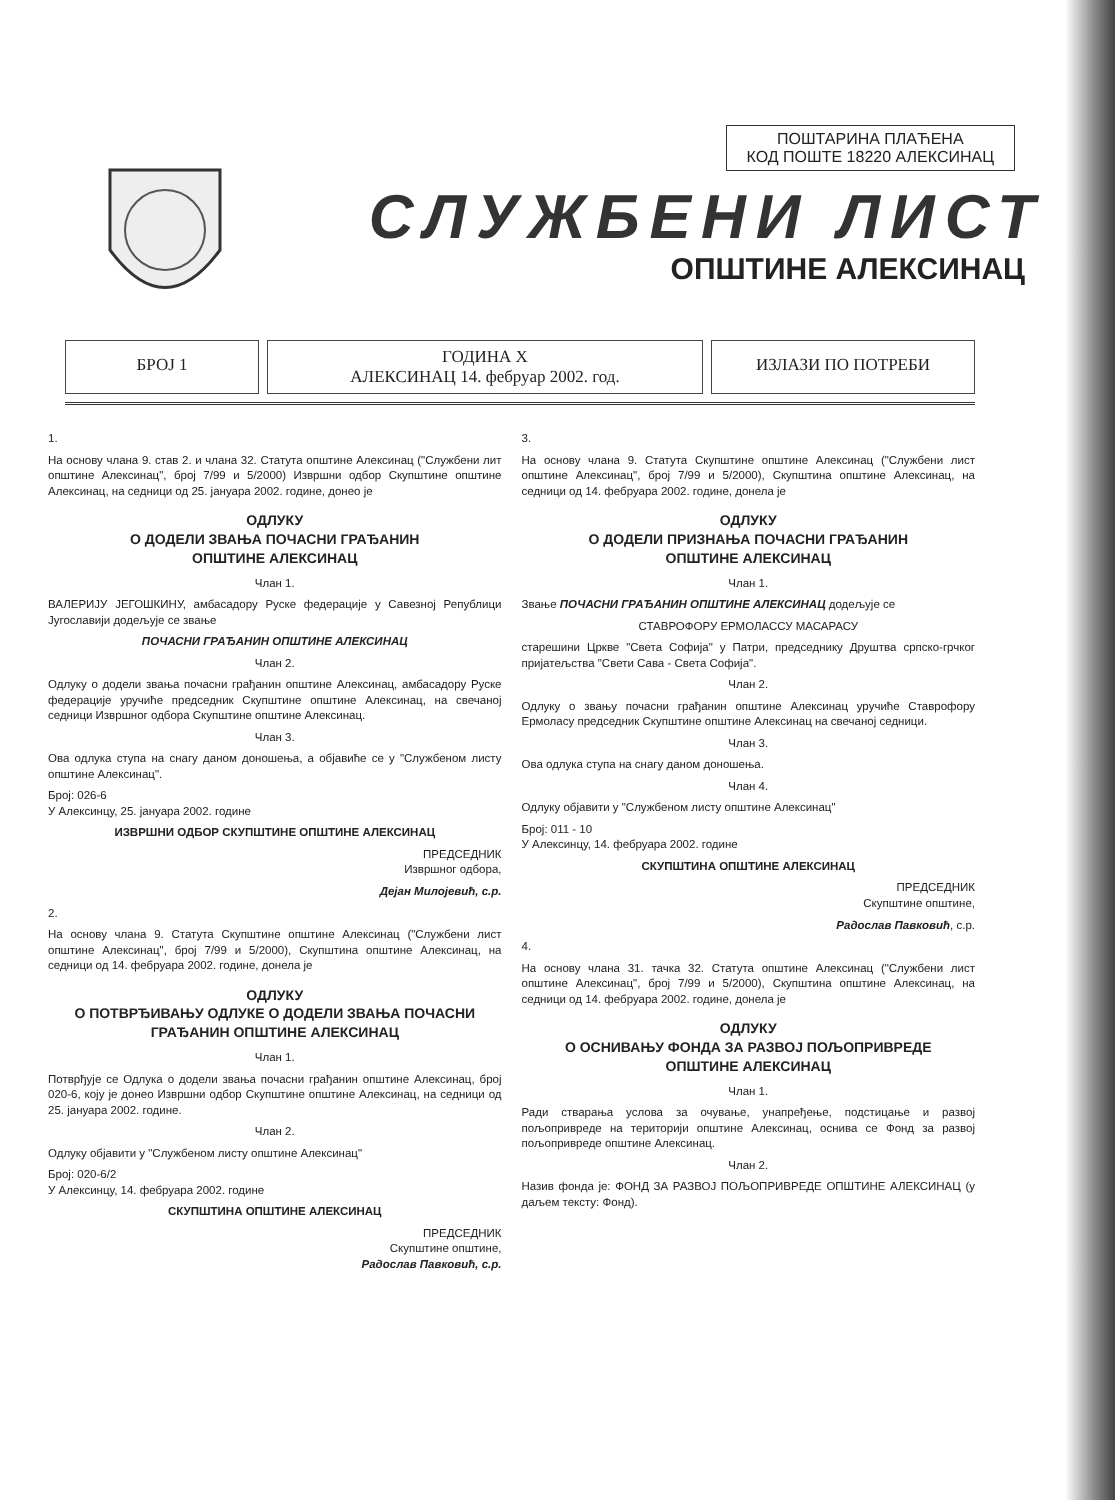ПОШТАРИНА ПЛАЋЕНА
КОД ПОШТЕ 18220 АЛЕКСИНАЦ
СЛУЖБЕНИ ЛИСТ
ОПШТИНЕ АЛЕКСИНАЦ
БРОЈ 1
ГОДИНА X
АЛЕКСИНАЦ 14. фебруар 2002. год.
ИЗЛАЗИ ПО ПОТРЕБИ
1.
На основу члана 9. став 2. и члана 32. Статута општине Алексинац ("Службени лит општине Алексинац", број 7/99 и 5/2000) Извршни одбор Скупштине општине Алексинац, на седници од 25. јануара 2002. године, донео је
ОДЛУКУ
О ДОДЕЛИ ЗВАЊА ПОЧАСНИ ГРАЂАНИН
ОПШТИНЕ АЛЕКСИНАЦ
Члан 1.
ВАЛЕРИЈУ ЈЕГОШКИНУ, амбасадору Руске федерације у Савезној Републици Југославији додељује се звање
ПОЧАСНИ ГРАЂАНИН ОПШТИНЕ АЛЕКСИНАЦ
Члан 2.
Одлуку о додели звања почасни грађанин општине Алексинац, амбасадору Руске федерације уручиће председник Скупштине општине Алексинац, на свечаној седници Извршног одбора Скупштине општине Алексинац.
Члан 3.
Ова одлука ступа на снагу даном доношења, а објавиће се у "Службеном листу општине Алексинац".
Број: 026-6
У Алексинцу, 25. јануара 2002. године
ИЗВРШНИ ОДБОР СКУПШТИНЕ ОПШТИНЕ АЛЕКСИНАЦ
ПРЕДСЕДНИК
Извршног одбора,
Дејан Милојевић, с.р.
2.
На основу члана 9. Статута Скупштине општине Алексинац ("Службени лист општине Алексинац", број 7/99 и 5/2000), Скупштина општине Алексинац, на седници од 14. фебруара 2002. године, донела је
ОДЛУКУ
О ПОТВРЂИВАЊУ ОДЛУКЕ О ДОДЕЛИ ЗВАЊА ПОЧАСНИ
ГРАЂАНИН ОПШТИНЕ АЛЕКСИНАЦ
Члан 1.
Потврђује се Одлука о додели звања почасни грађанин општине Алексинац, број 020-6, коју је донео Извршни одбор Скупштине општине Алексинац, на седници од 25. јануара 2002. године.
Члан 2.
Одлуку објавити у "Службеном листу општине Алексинац"
Број: 020-6/2
У Алексинцу, 14. фебруара 2002. године
СКУПШТИНА ОПШТИНЕ АЛЕКСИНАЦ
ПРЕДСЕДНИК
Скупштине општине,
Радослав Павковић, с.р.
3.
На основу члана 9. Статута Скупштине општине Алексинац ("Службени лист општине Алексинац", број 7/99 и 5/2000), Скупштина општине Алексинац, на седници од 14. фебруара 2002. године, донела је
ОДЛУКУ
О ДОДЕЛИ ПРИЗНАЊА ПОЧАСНИ ГРАЂАНИН
ОПШТИНЕ АЛЕКСИНАЦ
Члан 1.
Звање ПОЧАСНИ ГРАЂАНИН ОПШТИНЕ АЛЕКСИНАЦ додељује се
СТАВРОФОРУ ЕРМОЛАССУ МАСАРАСУ
старешини Цркве "Света Софија" у Патри, председнику Друштва српско-грчког пријатељства "Свети Сава - Света Софија".
Члан 2.
Одлуку о звању почасни грађанин општине Алексинац уручиће Ставрофору Ермоласу председник Скупштине општине Алексинац на свечаној седници.
Члан 3.
Ова одлука ступа на снагу даном доношења.
Члан 4.
Одлуку објавити у "Службеном листу општине Алексинац"
Број: 011 - 10
У Алексинцу, 14. фебруара 2002. године
СКУПШТИНА ОПШТИНЕ АЛЕКСИНАЦ
ПРЕДСЕДНИК
Скупштине општине,
Радослав Павковић, с.р.
4.
На основу члана 31. тачка 32. Статута општине Алексинац ("Службени лист општине Алексинац", број 7/99 и 5/2000), Скупштина општине Алексинац, на седници од 14. фебруара 2002. године, донела је
ОДЛУКУ
О ОСНИВАЊУ ФОНДА ЗА РАЗВОЈ ПОЉОПРИВРЕДЕ
ОПШТИНЕ АЛЕКСИНАЦ
Члан 1.
Ради стварања услова за очување, унапређење, подстицање и развој пољопривреде на територији општине Алексинац, оснива се Фонд за развој пољопривреде општине Алексинац.
Члан 2.
Назив фонда је: ФОНД ЗА РАЗВОЈ ПОЉОПРИВРЕДЕ ОПШТИНЕ АЛЕКСИНАЦ (у даљем тексту: Фонд).